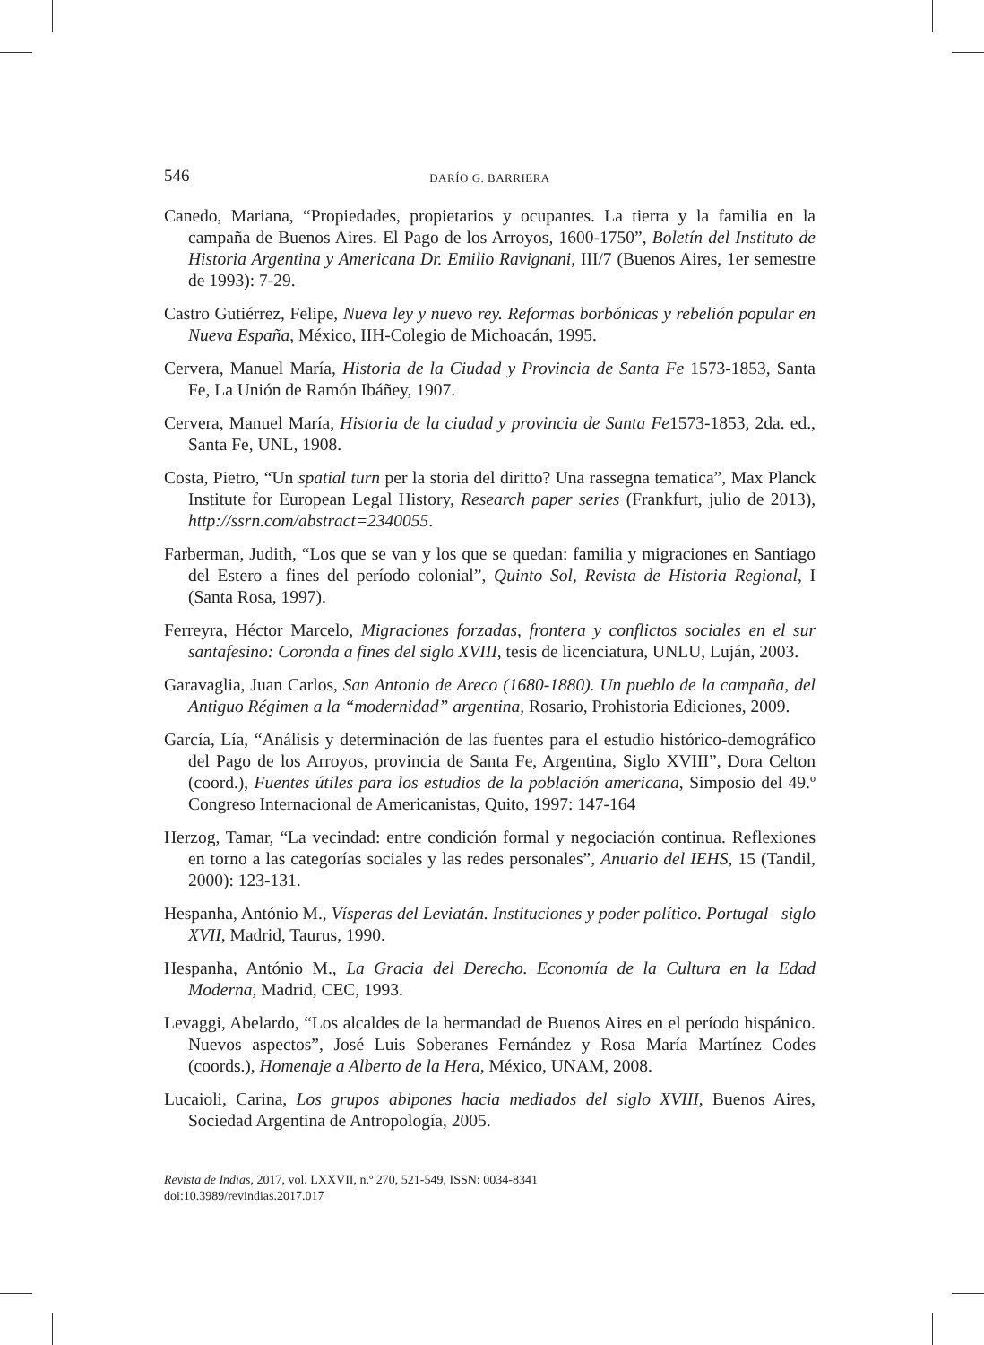546 DARÍO G. BARRIERA
Canedo, Mariana, “Propiedades, propietarios y ocupantes. La tierra y la familia en la campaña de Buenos Aires. El Pago de los Arroyos, 1600-1750”, Boletín del Instituto de Historia Argentina y Americana Dr. Emilio Ravignani, III/7 (Buenos Aires, 1er semestre de 1993): 7-29.
Castro Gutiérrez, Felipe, Nueva ley y nuevo rey. Reformas borbónicas y rebelión popular en Nueva España, México, IIH-Colegio de Michoacán, 1995.
Cervera, Manuel María, Historia de la Ciudad y Provincia de Santa Fe 1573-1853, Santa Fe, La Unión de Ramón Ibáñey, 1907.
Cervera, Manuel María, Historia de la ciudad y provincia de Santa Fe1573-1853, 2da. ed., Santa Fe, UNL, 1908.
Costa, Pietro, “Un spatial turn per la storia del diritto? Una rassegna tematica”, Max Planck Institute for European Legal History, Research paper series (Frankfurt, julio de 2013), http://ssrn.com/abstract=2340055.
Farberman, Judith, “Los que se van y los que se quedan: familia y migraciones en Santiago del Estero a fines del período colonial”, Quinto Sol, Revista de Historia Regional, I (Santa Rosa, 1997).
Ferreyra, Héctor Marcelo, Migraciones forzadas, frontera y conflictos sociales en el sur santafesino: Coronda a fines del siglo XVIII, tesis de licenciatura, UNLU, Luján, 2003.
Garavaglia, Juan Carlos, San Antonio de Areco (1680-1880). Un pueblo de la campaña, del Antiguo Régimen a la “modernidad” argentina, Rosario, Prohistoria Ediciones, 2009.
García, Lía, “Análisis y determinación de las fuentes para el estudio histórico-demográfico del Pago de los Arroyos, provincia de Santa Fe, Argentina, Siglo XVIII”, Dora Celton (coord.), Fuentes útiles para los estudios de la población americana, Simposio del 49.º Congreso Internacional de Americanistas, Quito, 1997: 147-164
Herzog, Tamar, “La vecindad: entre condición formal y negociación continua. Reflexiones en torno a las categorías sociales y las redes personales”, Anuario del IEHS, 15 (Tandil, 2000): 123-131.
Hespanha, António M., Vísperas del Leviatán. Instituciones y poder político. Portugal –siglo XVII, Madrid, Taurus, 1990.
Hespanha, António M., La Gracia del Derecho. Economía de la Cultura en la Edad Moderna, Madrid, CEC, 1993.
Levaggi, Abelardo, “Los alcaldes de la hermandad de Buenos Aires en el período hispánico. Nuevos aspectos”, José Luis Soberanes Fernández y Rosa María Martínez Codes (coords.), Homenaje a Alberto de la Hera, México, UNAM, 2008.
Lucaioli, Carina, Los grupos abipones hacia mediados del siglo XVIII, Buenos Aires, Sociedad Argentina de Antropología, 2005.
Revista de Indias, 2017, vol. LXXVII, n.º 270, 521-549, ISSN: 0034-8341
doi:10.3989/revindias.2017.017